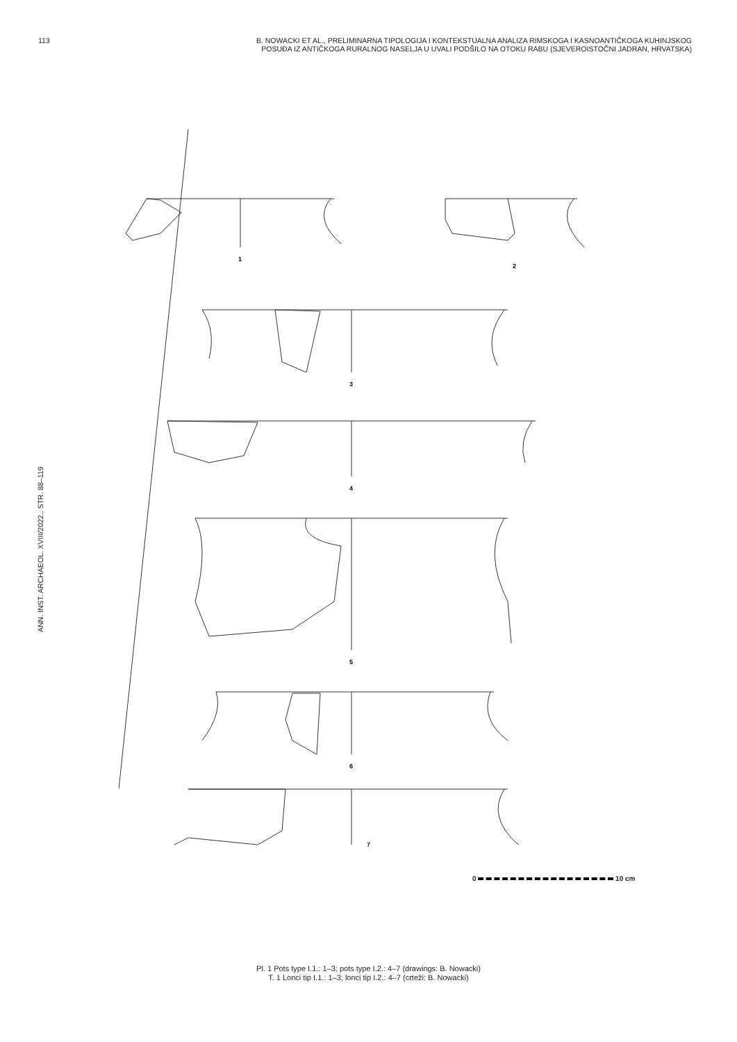113
B. NOWACKI ET AL., PRELIMINARNA TIPOLOGIJA I KONTEKSTUALNA ANALIZA RIMSKOGA I KASNOANTIČKOGA KUHINJSKOG
POSUĐA IZ ANTIČKOGA RURALNOG NASELJA U UVALI PODŠILO NA OTOKU RABU (SJEVEROISTOČNI JADRAN, HRVATSKA)
ANN. INST. ARCHAEOL. XVIII/2022., STR. 88–119
1
2
3
4
5
6
7
0 10 cm
Pl. 1 Pots type I.1.: 1–3; pots type I.2.: 4–7 (drawings: B. Nowacki)
T. 1 Lonci tip I.1.: 1–3; lonci tip I.2.: 4–7 (crteži: B. Nowacki)